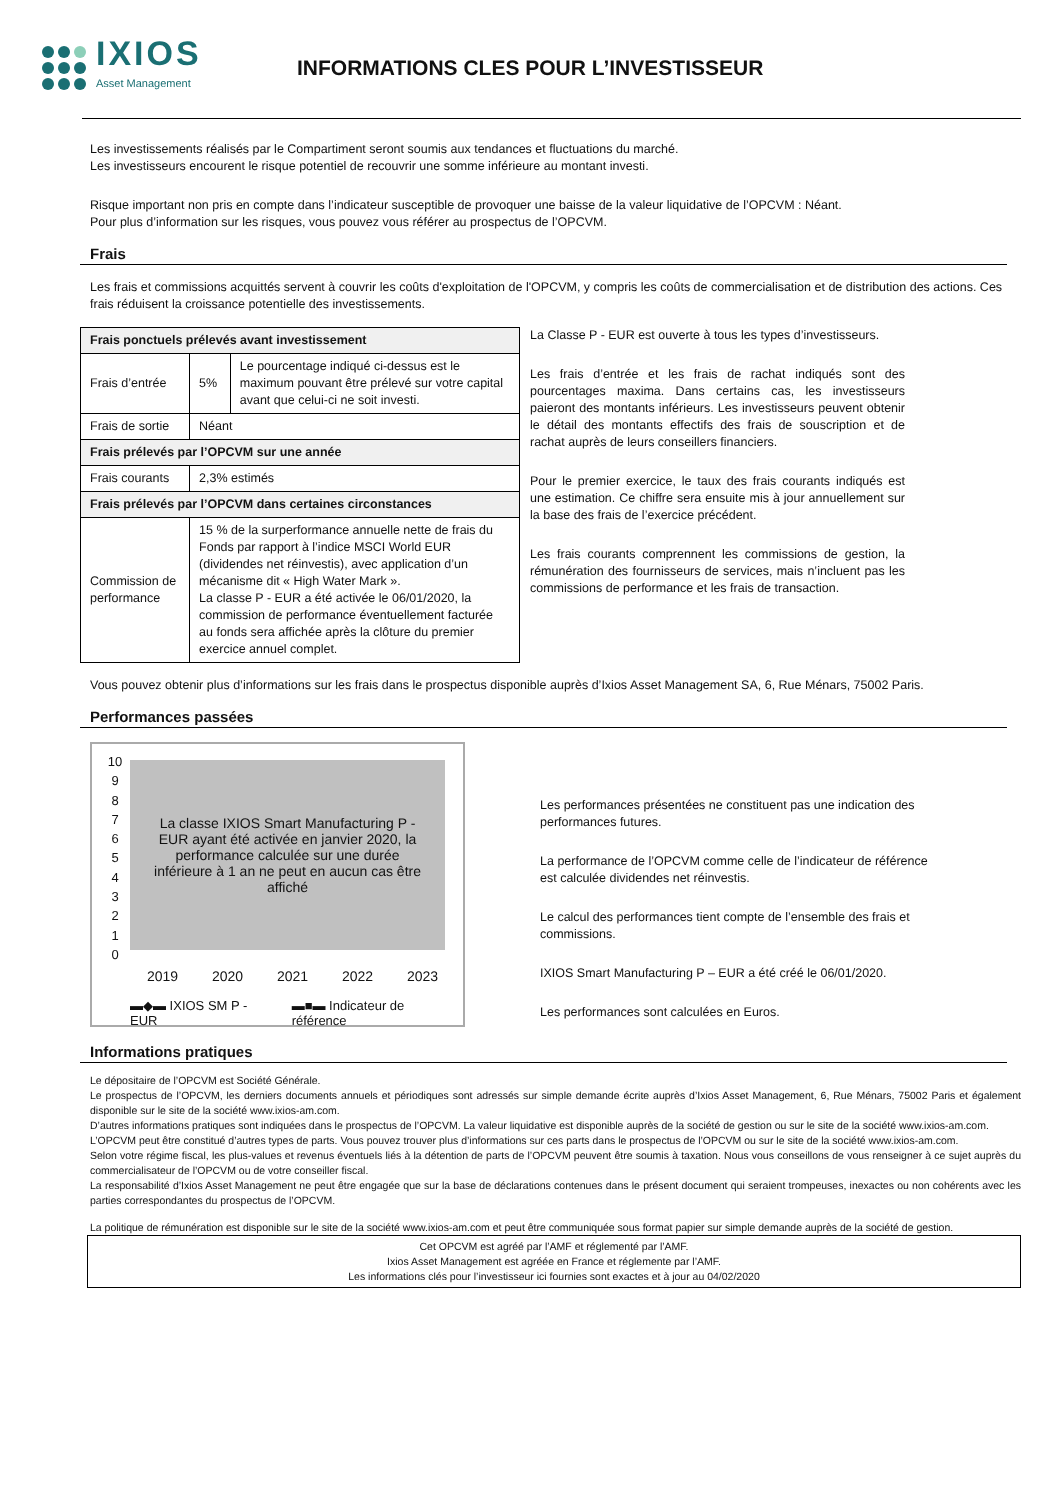IXIOS
Asset Management
INFORMATIONS CLES POUR L’INVESTISSEUR
Les investissements réalisés par le Compartiment seront soumis aux tendances et fluctuations du marché.
Les investisseurs encourent le risque potentiel de recouvrir une somme inférieure au montant investi.
Risque important non pris en compte dans l’indicateur susceptible de provoquer une baisse de la valeur liquidative de l’OPCVM : Néant.
Pour plus d’information sur les risques, vous pouvez vous référer au prospectus de l’OPCVM.
Frais
Les frais et commissions acquittés servent à couvrir les coûts d'exploitation de l'OPCVM, y compris les coûts de commercialisation et de distribution des actions. Ces frais réduisent la croissance potentielle des investissements.
| Frais ponctuels prélevés avant investissement | | |
| --- | --- | --- |
| Frais d’entrée | 5% | Le pourcentage indiqué ci-dessus est le maximum pouvant être prélevé sur votre capital avant que celui-ci ne soit investi. |
| Frais de sortie | Néant | |
| Frais prélevés par l’OPCVM sur une année | | |
| Frais courants | 2,3% estimés | |
| Frais prélevés par l’OPCVM dans certaines circonstances | | |
| Commission de performance | 15 % de la surperformance annuelle nette de frais du Fonds par rapport à l’indice MSCI World EUR (dividendes net réinvestis), avec application d’un mécanisme dit « High Water Mark ». La classe P - EUR a été activée le 06/01/2020, la commission de performance éventuellement facturée au fonds sera affichée après la clôture du premier exercice annuel complet. | |
La Classe P - EUR est ouverte à tous les types d’investisseurs.
Les frais d’entrée et les frais de rachat indiqués sont des pourcentages maxima. Dans certains cas, les investisseurs paieront des montants inférieurs. Les investisseurs peuvent obtenir le détail des montants effectifs des frais de souscription et de rachat auprès de leurs conseillers financiers.
Pour le premier exercice, le taux des frais courants indiqués est une estimation. Ce chiffre sera ensuite mis à jour annuellement sur la base des frais de l’exercice précédent.
Les frais courants comprennent les commissions de gestion, la rémunération des fournisseurs de services, mais n’incluent pas les commissions de performance et les frais de transaction.
Vous pouvez obtenir plus d’informations sur les frais dans le prospectus disponible auprès d’Ixios Asset Management SA, 6, Rue Ménars, 75002 Paris.
Performances passées
10
9
8
7
6
5
4
3
2
1
0
La classe IXIOS Smart Manufacturing P - EUR ayant été activée en janvier 2020, la performance calculée sur une durée inférieure à 1 an ne peut en aucun cas être affiché
2019 2020 2021 2022 2023
▬◆▬ IXIOS SM P - EUR ▬■▬ Indicateur de référence
Les performances présentées ne constituent pas une indication des performances futures.
La performance de l’OPCVM comme celle de l’indicateur de référence est calculée dividendes net réinvestis.
Le calcul des performances tient compte de l’ensemble des frais et commissions.
IXIOS Smart Manufacturing P – EUR a été créé le 06/01/2020.
Les performances sont calculées en Euros.
Informations pratiques
Le dépositaire de l’OPCVM est Société Générale.
Le prospectus de l’OPCVM, les derniers documents annuels et périodiques sont adressés sur simple demande écrite auprès d’Ixios Asset Management, 6, Rue Ménars, 75002 Paris et également disponible sur le site de la société www.ixios-am.com.
D’autres informations pratiques sont indiquées dans le prospectus de l’OPCVM. La valeur liquidative est disponible auprès de la société de gestion ou sur le site de la société www.ixios-am.com.
L’OPCVM peut être constitué d’autres types de parts. Vous pouvez trouver plus d’informations sur ces parts dans le prospectus de l’OPCVM ou sur le site de la société www.ixios-am.com.
Selon votre régime fiscal, les plus-values et revenus éventuels liés à la détention de parts de l’OPCVM peuvent être soumis à taxation. Nous vous conseillons de vous renseigner à ce sujet auprès du commercialisateur de l’OPCVM ou de votre conseiller fiscal.
La responsabilité d’Ixios Asset Management ne peut être engagée que sur la base de déclarations contenues dans le présent document qui seraient trompeuses, inexactes ou non cohérents avec les parties correspondantes du prospectus de l’OPCVM.
La politique de rémunération est disponible sur le site de la société www.ixios-am.com et peut être communiquée sous format papier sur simple demande auprès de la société de gestion.
Cet OPCVM est agréé par l’AMF et réglementé par l’AMF.
Ixios Asset Management est agréée en France et réglemente par l’AMF.
Les informations clés pour l’investisseur ici fournies sont exactes et à jour au 04/02/2020